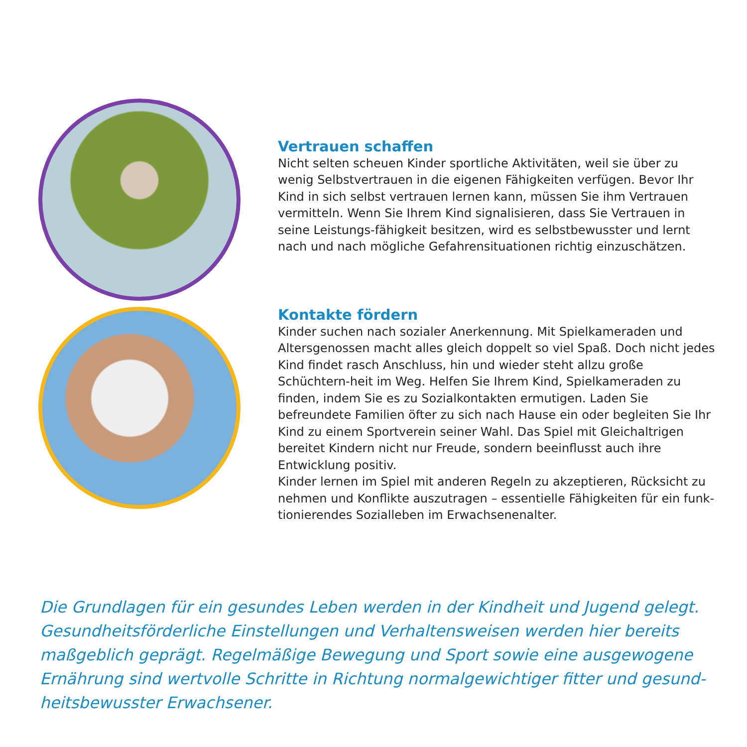Vertrauen schaffen
Nicht selten scheuen Kinder sportliche Aktivitäten, weil sie über zu wenig Selbstvertrauen in die eigenen Fähigkeiten verfügen. Bevor Ihr Kind in sich selbst vertrauen lernen kann, müssen Sie ihm Vertrauen vermitteln. Wenn Sie Ihrem Kind signalisieren, dass Sie Vertrauen in seine Leistungs-fähigkeit besitzen, wird es selbstbewusster und lernt nach und nach mögliche Gefahrensituationen richtig einzuschätzen.
Kontakte fördern
Kinder suchen nach sozialer Anerkennung. Mit Spielkameraden und Altersgenossen macht alles gleich doppelt so viel Spaß. Doch nicht jedes Kind findet rasch Anschluss, hin und wieder steht allzu große Schüchtern-heit im Weg. Helfen Sie Ihrem Kind, Spielkameraden zu finden, indem Sie es zu Sozialkontakten ermutigen. Laden Sie befreundete Familien öfter zu sich nach Hause ein oder begleiten Sie Ihr Kind zu einem Sportverein seiner Wahl. Das Spiel mit Gleichaltrigen bereitet Kindern nicht nur Freude, sondern beeinflusst auch ihre Entwicklung positiv.
Kinder lernen im Spiel mit anderen Regeln zu akzeptieren, Rücksicht zu nehmen und Konflikte auszutragen – essentielle Fähigkeiten für ein funk-tionierendes Sozialleben im Erwachsenenalter.
Die Grundlagen für ein gesundes Leben werden in der Kindheit und Jugend gelegt. Gesundheitsförderliche Einstellungen und Verhaltensweisen werden hier bereits maßgeblich geprägt. Regelmäßige Bewegung und Sport sowie eine ausgewogene Ernährung sind wertvolle Schritte in Richtung normalgewichtiger fitter und gesund-heitsbewusster Erwachsener.